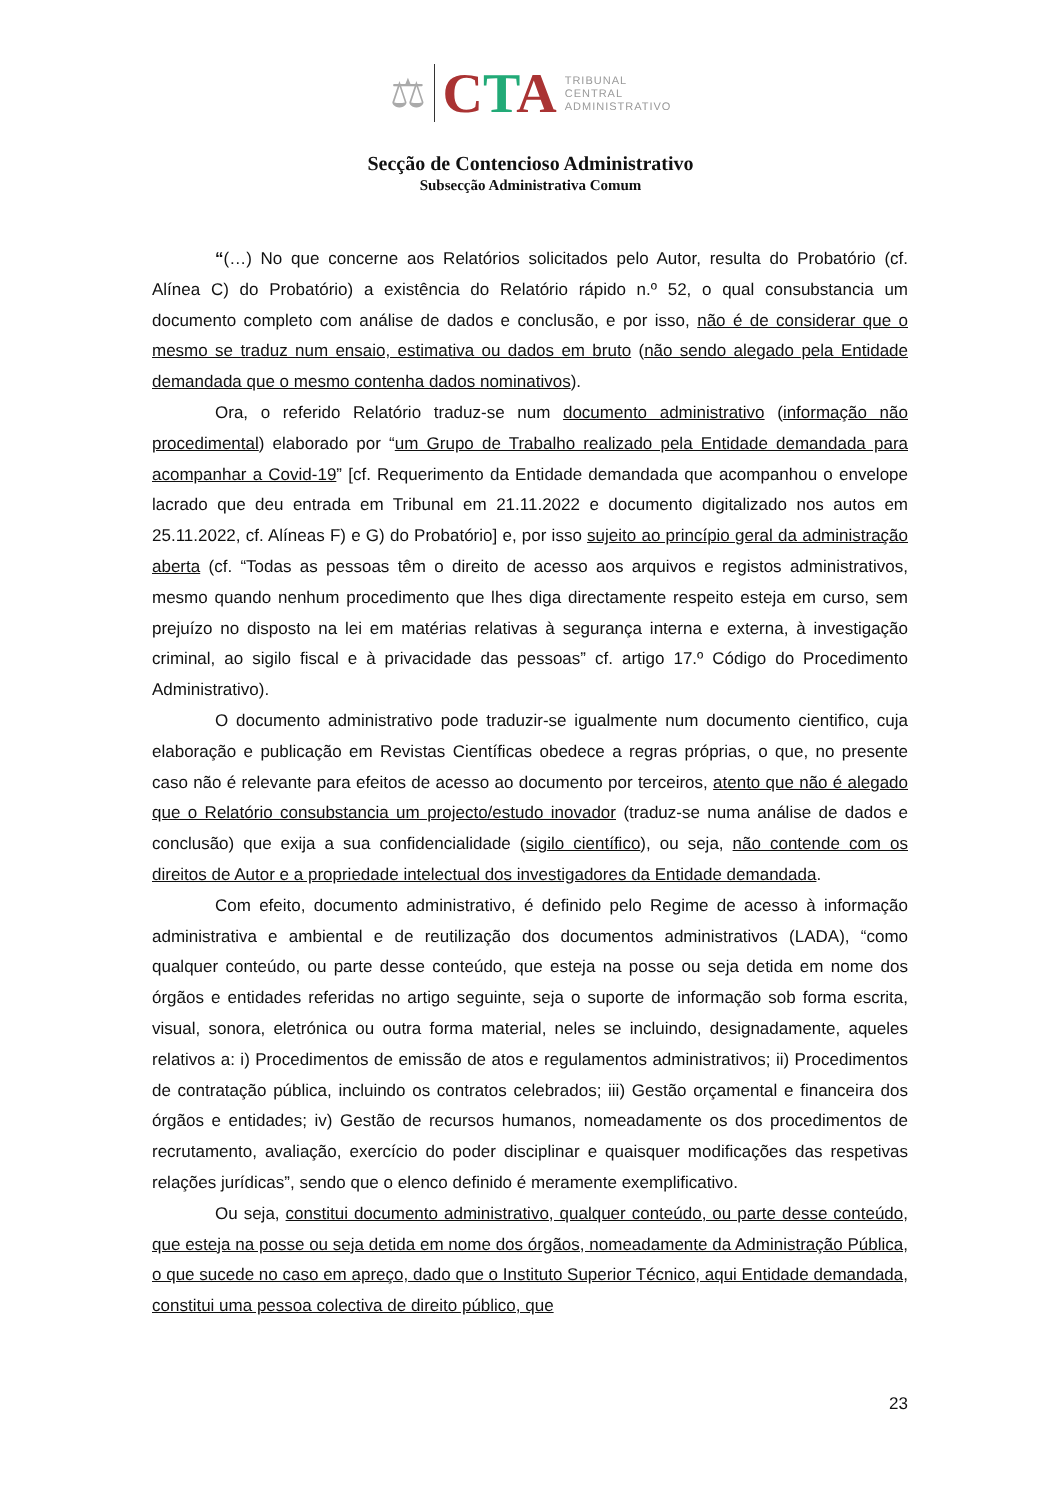⚖ CTA
TRIBUNAL
CENTRAL
ADMINISTRATIVO
Secção de Contencioso Administrativo
Subsecção Administrativa Comum
“(…) No que concerne aos Relatórios solicitados pelo Autor, resulta do Probatório (cf. Alínea C) do Probatório) a existência do Relatório rápido n.º 52, o qual consubstancia um documento completo com análise de dados e conclusão, e por isso, não é de considerar que o mesmo se traduz num ensaio, estimativa ou dados em bruto (não sendo alegado pela Entidade demandada que o mesmo contenha dados nominativos).
Ora, o referido Relatório traduz-se num documento administrativo (informação não procedimental) elaborado por “um Grupo de Trabalho realizado pela Entidade demandada para acompanhar a Covid-19” [cf. Requerimento da Entidade demandada que acompanhou o envelope lacrado que deu entrada em Tribunal em 21.11.2022 e documento digitalizado nos autos em 25.11.2022, cf. Alíneas F) e G) do Probatório] e, por isso sujeito ao princípio geral da administração aberta (cf. “Todas as pessoas têm o direito de acesso aos arquivos e registos administrativos, mesmo quando nenhum procedimento que lhes diga directamente respeito esteja em curso, sem prejuízo no disposto na lei em matérias relativas à segurança interna e externa, à investigação criminal, ao sigilo fiscal e à privacidade das pessoas” cf. artigo 17.º Código do Procedimento Administrativo).
O documento administrativo pode traduzir-se igualmente num documento cientifico, cuja elaboração e publicação em Revistas Científicas obedece a regras próprias, o que, no presente caso não é relevante para efeitos de acesso ao documento por terceiros, atento que não é alegado que o Relatório consubstancia um projecto/estudo inovador (traduz-se numa análise de dados e conclusão) que exija a sua confidencialidade (sigilo científico), ou seja, não contende com os direitos de Autor e a propriedade intelectual dos investigadores da Entidade demandada.
Com efeito, documento administrativo, é definido pelo Regime de acesso à informação administrativa e ambiental e de reutilização dos documentos administrativos (LADA), “como qualquer conteúdo, ou parte desse conteúdo, que esteja na posse ou seja detida em nome dos órgãos e entidades referidas no artigo seguinte, seja o suporte de informação sob forma escrita, visual, sonora, eletrónica ou outra forma material, neles se incluindo, designadamente, aqueles relativos a: i) Procedimentos de emissão de atos e regulamentos administrativos; ii) Procedimentos de contratação pública, incluindo os contratos celebrados; iii) Gestão orçamental e financeira dos órgãos e entidades; iv) Gestão de recursos humanos, nomeadamente os dos procedimentos de recrutamento, avaliação, exercício do poder disciplinar e quaisquer modificações das respetivas relações jurídicas”, sendo que o elenco definido é meramente exemplificativo.
Ou seja, constitui documento administrativo, qualquer conteúdo, ou parte desse conteúdo, que esteja na posse ou seja detida em nome dos órgãos, nomeadamente da Administração Pública, o que sucede no caso em apreço, dado que o Instituto Superior Técnico, aqui Entidade demandada, constitui uma pessoa colectiva de direito público, que
23